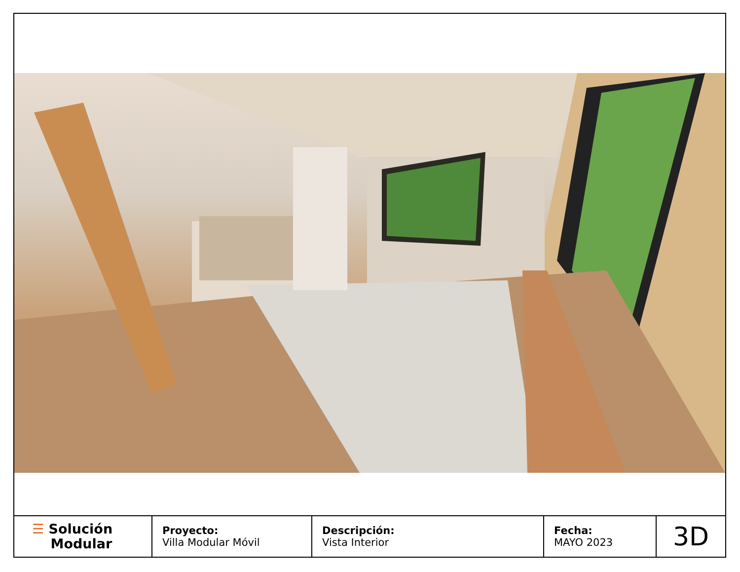| ☰ Solución Modular | Proyecto: Villa Modular Móvil | Descripción: Vista Interior | Fecha: MAYO 2023 | 3D |